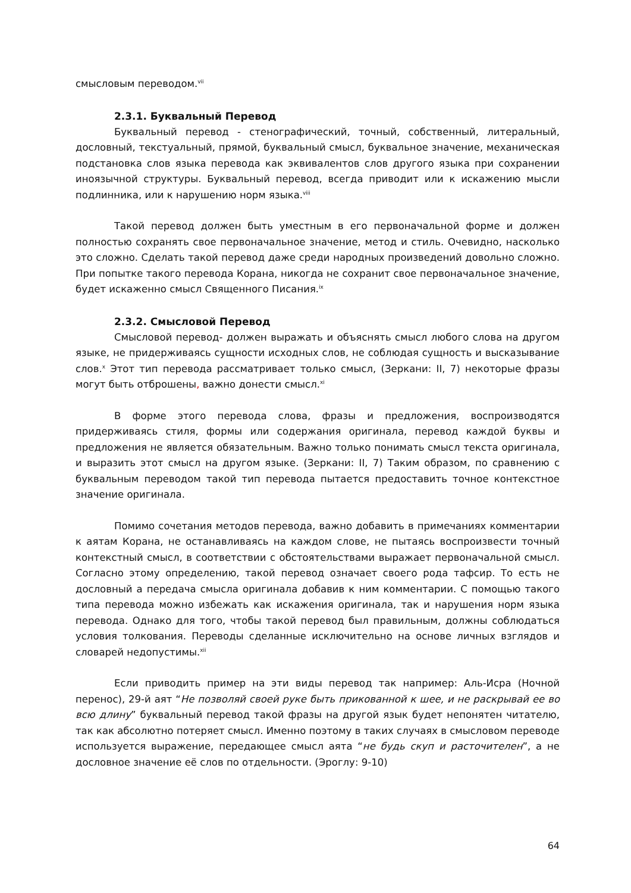смысловым переводом.<sup>vii</sup>
2.3.1. Буквальный Перевод
Буквальный перевод - стенографический, точный, собственный, литеральный, дословный, текстуальный, прямой, буквальный смысл, буквальное значение, механическая подстановка слов языка перевода как эквивалентов слов другого языка при сохранении иноязычной структуры. Буквальный перевод, всегда приводит или к искажению мысли подлинника, или к нарушению норм языка.<sup>viii</sup>
Такой перевод должен быть уместным в его первоначальной форме и должен полностью сохранять свое первоначальное значение, метод и стиль. Очевидно, насколько это сложно. Сделать такой перевод даже среди народных произведений довольно сложно. При попытке такого перевода Корана, никогда не сохранит свое первоначальное значение, будет искаженно смысл Священного Писания.<sup>ix</sup>
2.3.2. Смысловой Перевод
Смысловой перевод- должен выражать и объяснять смысл любого слова на другом языке, не придерживаясь сущности исходных слов, не соблюдая сущность и высказывание слов.<sup>x</sup> Этот тип перевода рассматривает только смысл, (Зеркани: II, 7) некоторые фразы могут быть отброшены, важно донести смысл.<sup>xi</sup>
В форме этого перевода слова, фразы и предложения, воспроизводятся придерживаясь стиля, формы или содержания оригинала, перевод каждой буквы и предложения не является обязательным. Важно только понимать смысл текста оригинала, и выразить этот смысл на другом языке. (Зеркани: II, 7) Таким образом, по сравнению с буквальным переводом такой тип перевода пытается предоставить точное контекстное значение оригинала.
Помимо сочетания методов перевода, важно добавить в примечаниях комментарии к аятам Корана, не останавливаясь на каждом слове, не пытаясь воспроизвести точный контекстный смысл, в соответствии с обстоятельствами выражает первоначальной смысл. Согласно этому определению, такой перевод означает своего рода тафсир. То есть не дословный а передача смысла оригинала добавив к ним комментарии. С помощью такого типа перевода можно избежать как искажения оригинала, так и нарушения норм языка перевода. Однако для того, чтобы такой перевод был правильным, должны соблюдаться условия толкования. Переводы сделанные исключительно на основе личных взглядов и словарей недопустимы.<sup>xii</sup>
Если приводить пример на эти виды перевод так например: Аль-Исра (Ночной перенос), 29-й аят “Не позволяй своей руке быть прикованной к шее, и не раскрывай ее во всю длину” буквальный перевод такой фразы на другой язык будет непонятен читателю, так как абсолютно потеряет смысл. Именно поэтому в таких случаях в смысловом переводе используется выражение, передающее смысл аята “не будь скуп и расточителен”, а не дословное значение её слов по отдельности. (Эроглу: 9-10)
64